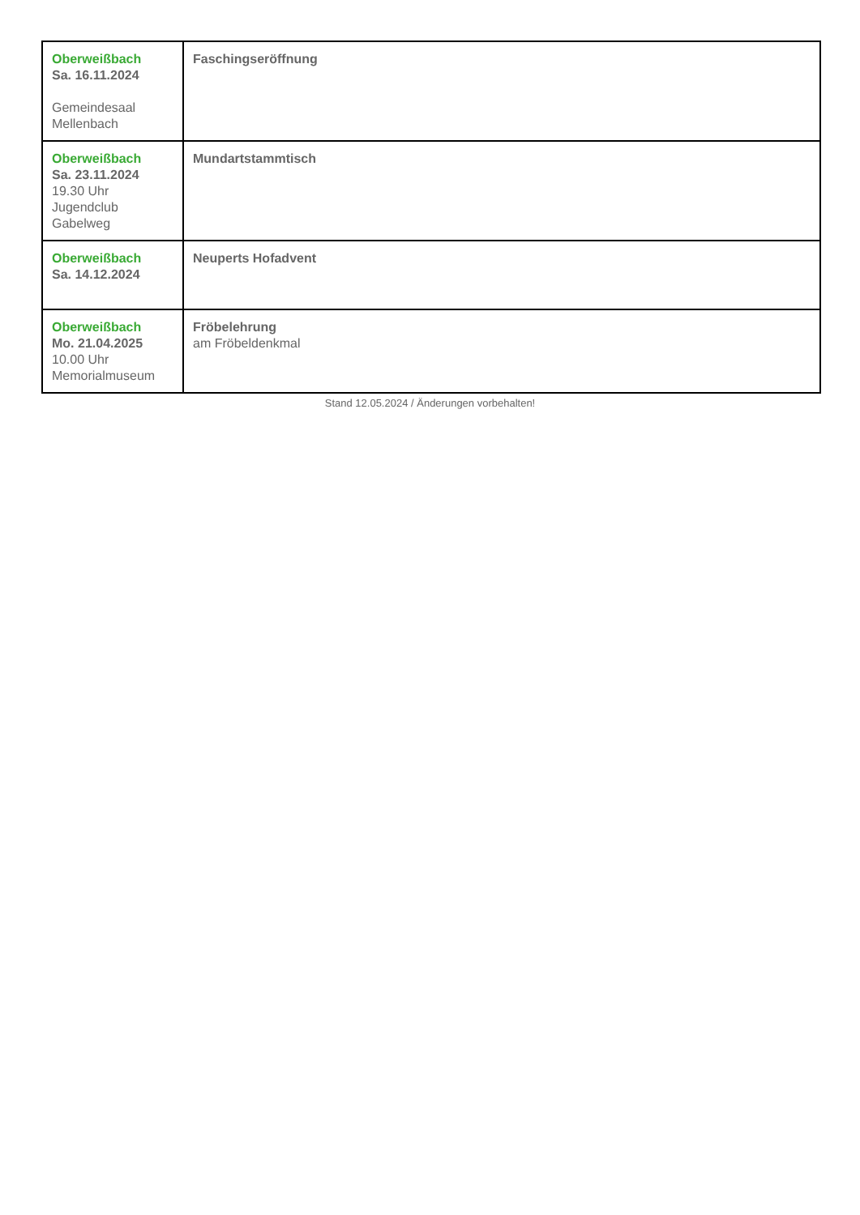| Oberweißbach Sa. 16.11.2024 Gemeindesaal Mellenbach | Faschingseröffnung |
| Oberweißbach Sa. 23.11.2024 19.30 Uhr Jugendclub Gabelweg | Mundartstammtisch |
| Oberweißbach Sa. 14.12.2024 | Neuperts Hofadvent |
| Oberweißbach Mo. 21.04.2025 10.00 Uhr Memorialmuseum | Fröbelehrung am Fröbeldenkmal |
Stand 12.05.2024 / Änderungen vorbehalten!